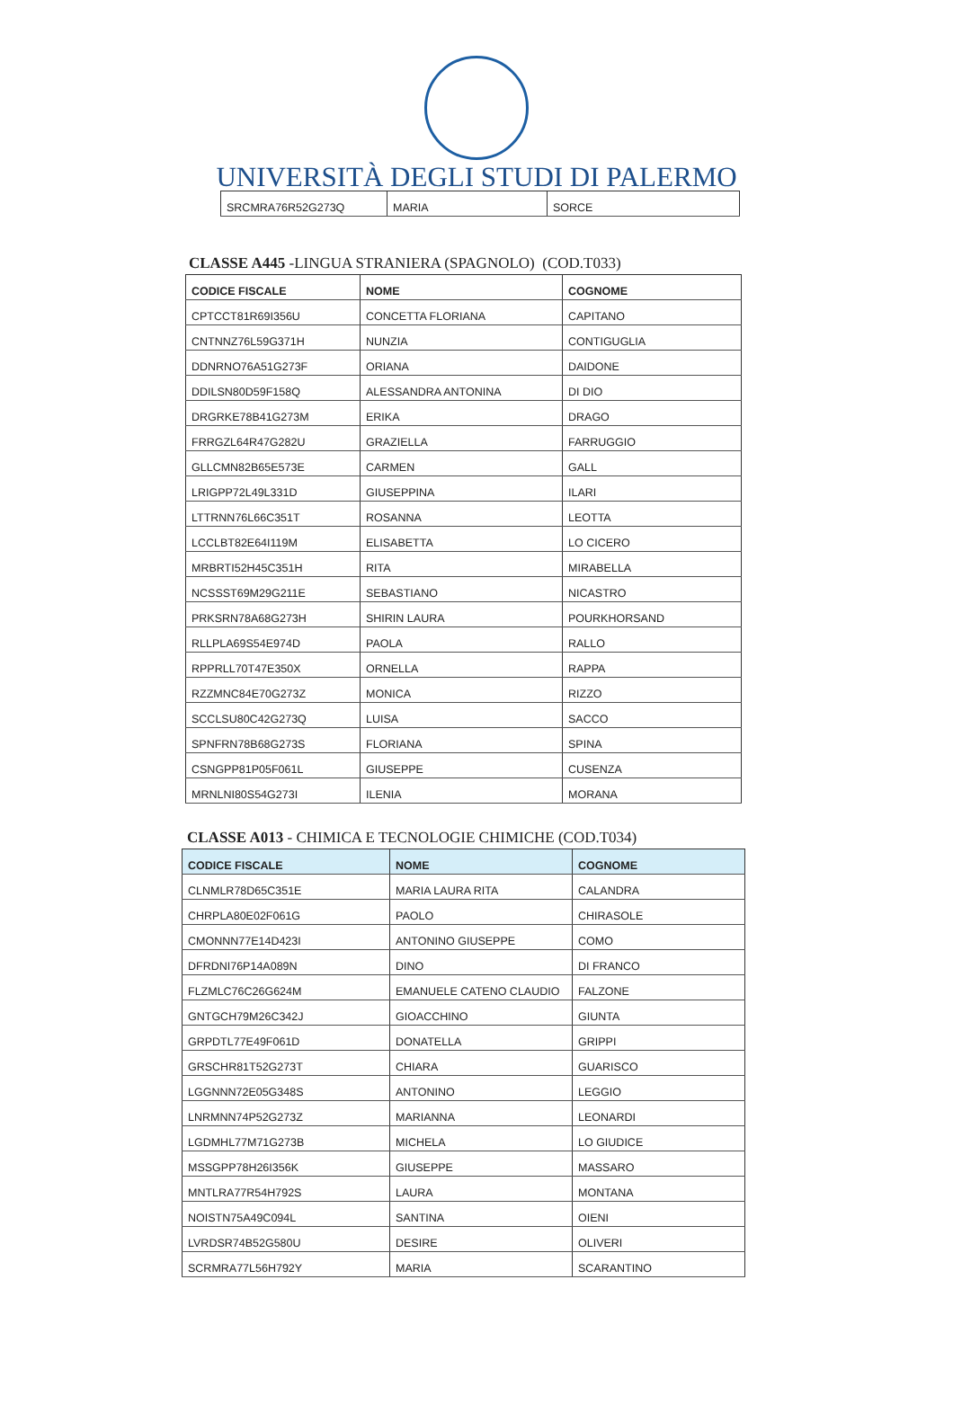UNIVERSITÀ DEGLI STUDI DI PALERMO
| SRCMRA76R52G273Q | MARIA | SORCE |
CLASSE A445 -LINGUA STRANIERA (SPAGNOLO) (COD.T033)
| CODICE FISCALE | NOME | COGNOME |
| --- | --- | --- |
| CPTCCT81R69I356U | CONCETTA FLORIANA | CAPITANO |
| CNTNNZ76L59G371H | NUNZIA | CONTIGUGLIA |
| DDNRNO76A51G273F | ORIANA | DAIDONE |
| DDILSN80D59F158Q | ALESSANDRA ANTONINA | DI DIO |
| DRGRKE78B41G273M | ERIKA | DRAGO |
| FRRGZL64R47G282U | GRAZIELLA | FARRUGGIO |
| GLLCMN82B65E573E | CARMEN | GALL |
| LRIGPP72L49L331D | GIUSEPPINA | ILARI |
| LTTRNN76L66C351T | ROSANNA | LEOTTA |
| LCCLBT82E64I119M | ELISABETTA | LO CICERO |
| MRBRTI52H45C351H | RITA | MIRABELLA |
| NCSSST69M29G211E | SEBASTIANO | NICASTRO |
| PRKSRN78A68G273H | SHIRIN LAURA | POURKHORSAND |
| RLLPLA69S54E974D | PAOLA | RALLO |
| RPPRLL70T47E350X | ORNELLA | RAPPA |
| RZZMNC84E70G273Z | MONICA | RIZZO |
| SCCLSU80C42G273Q | LUISA | SACCO |
| SPNFRN78B68G273S | FLORIANA | SPINA |
| CSNGPP81P05F061L | GIUSEPPE | CUSENZA |
| MRNLNI80S54G273I | ILENIA | MORANA |
CLASSE A013 - CHIMICA E TECNOLOGIE CHIMICHE (COD.T034)
| CODICE FISCALE | NOME | COGNOME |
| --- | --- | --- |
| CLNMLR78D65C351E | MARIA LAURA RITA | CALANDRA |
| CHRPLA80E02F061G | PAOLO | CHIRASOLE |
| CMONNN77E14D423I | ANTONINO GIUSEPPE | COMO |
| DFRDNI76P14A089N | DINO | DI FRANCO |
| FLZMLC76C26G624M | EMANUELE CATENO CLAUDIO | FALZONE |
| GNTGCH79M26C342J | GIOACCHINO | GIUNTA |
| GRPDTL77E49F061D | DONATELLA | GRIPPI |
| GRSCHR81T52G273T | CHIARA | GUARISCO |
| LGGNNN72E05G348S | ANTONINO | LEGGIO |
| LNRMNN74P52G273Z | MARIANNA | LEONARDI |
| LGDMHL77M71G273B | MICHELA | LO GIUDICE |
| MSSGPP78H26I356K | GIUSEPPE | MASSARO |
| MNTLRA77R54H792S | LAURA | MONTANA |
| NOISTN75A49C094L | SANTINA | OIENI |
| LVRDSR74B52G580U | DESIRE | OLIVERI |
| SCRMRA77L56H792Y | MARIA | SCARANTINO |